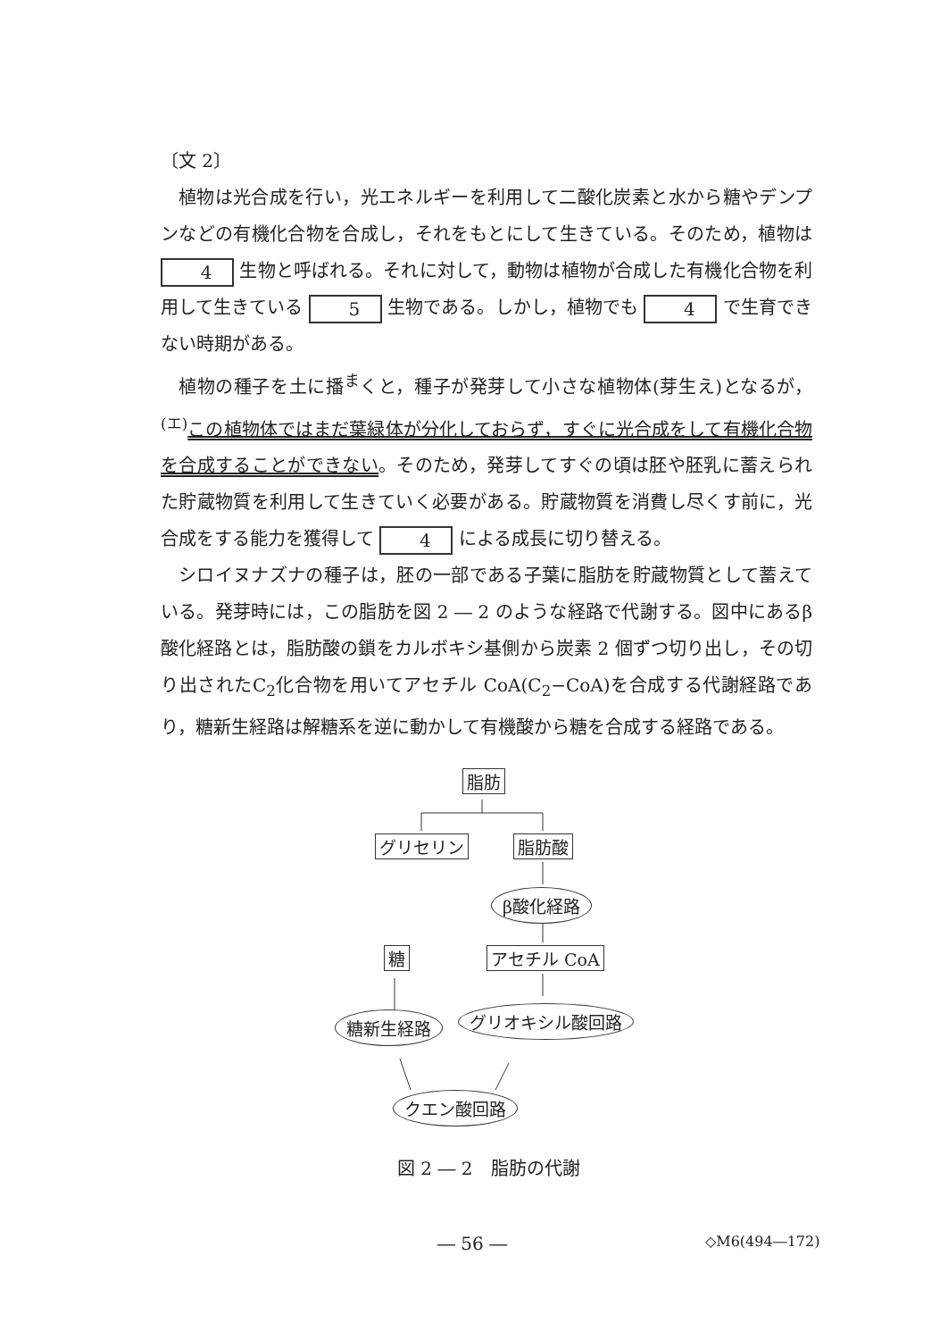〔文 2〕
植物は光合成を行い，光エネルギーを利用して二酸化炭素と水から糖やデンプンなどの有機化合物を合成し，それをもとにして生きている。そのため，植物は 4 生物と呼ばれる。それに対して，動物は植物が合成した有機化合物を利用して生きている 5 生物である。しかし，植物でも 4 で生育できない時期がある。
植物の種子を土に播<sup>ま</sup>くと，種子が発芽して小さな植物体(芽生え)となるが，<sup>(エ)</sup>この植物体ではまだ葉緑体が分化しておらず，すぐに光合成をして有機化合物を合成することができない。そのため，発芽してすぐの頃は胚や胚乳に蓄えられた貯蔵物質を利用して生きていく必要がある。貯蔵物質を消費し尽くす前に，光合成をする能力を獲得して 4 による成長に切り替える。
シロイヌナズナの種子は，胚の一部である子葉に脂肪を貯蔵物質として蓄えている。発芽時には，この脂肪を図 2 ― 2 のような経路で代謝する。図中にあるβ酸化経路とは，脂肪酸の鎖をカルボキシ基側から炭素 2 個ずつ切り出し，その切り出されたC<sub>2</sub>化合物を用いてアセチル CoA(C<sub>2</sub>−CoA)を合成する代謝経路であり，糖新生経路は解糖系を逆に動かして有機酸から糖を合成する経路である。
脂肪
グリセリン 脂肪酸
β酸化経路
アセチル CoA
糖
糖新生経路 グリオキシル酸回路
クエン酸回路
図 2 ― 2　脂肪の代謝
― 56 ― ◇M6(494―172)